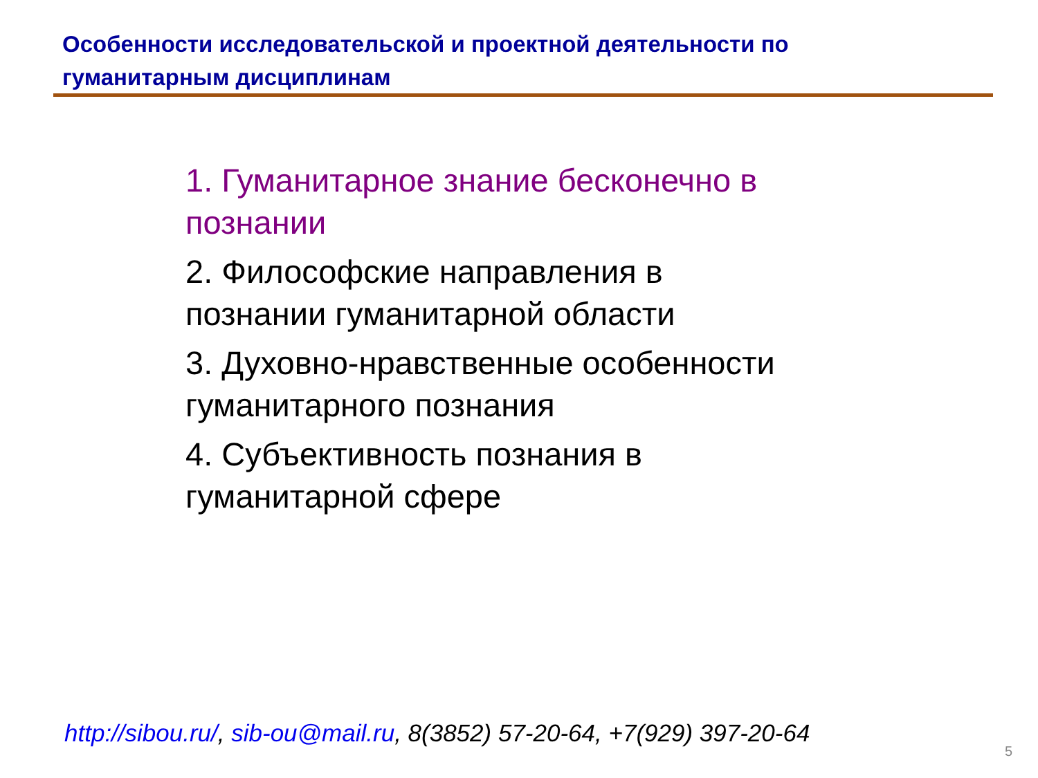Особенности исследовательской и проектной деятельности по гуманитарным дисциплинам
1. Гуманитарное знание бесконечно в познании
2. Философские направления в познании гуманитарной области
3. Духовно-нравственные особенности гуманитарного познания
4. Субъективность познания в гуманитарной сфере
http://sibou.ru/, sib-ou@mail.ru, 8(3852) 57-20-64, +7(929) 397-20-64
5